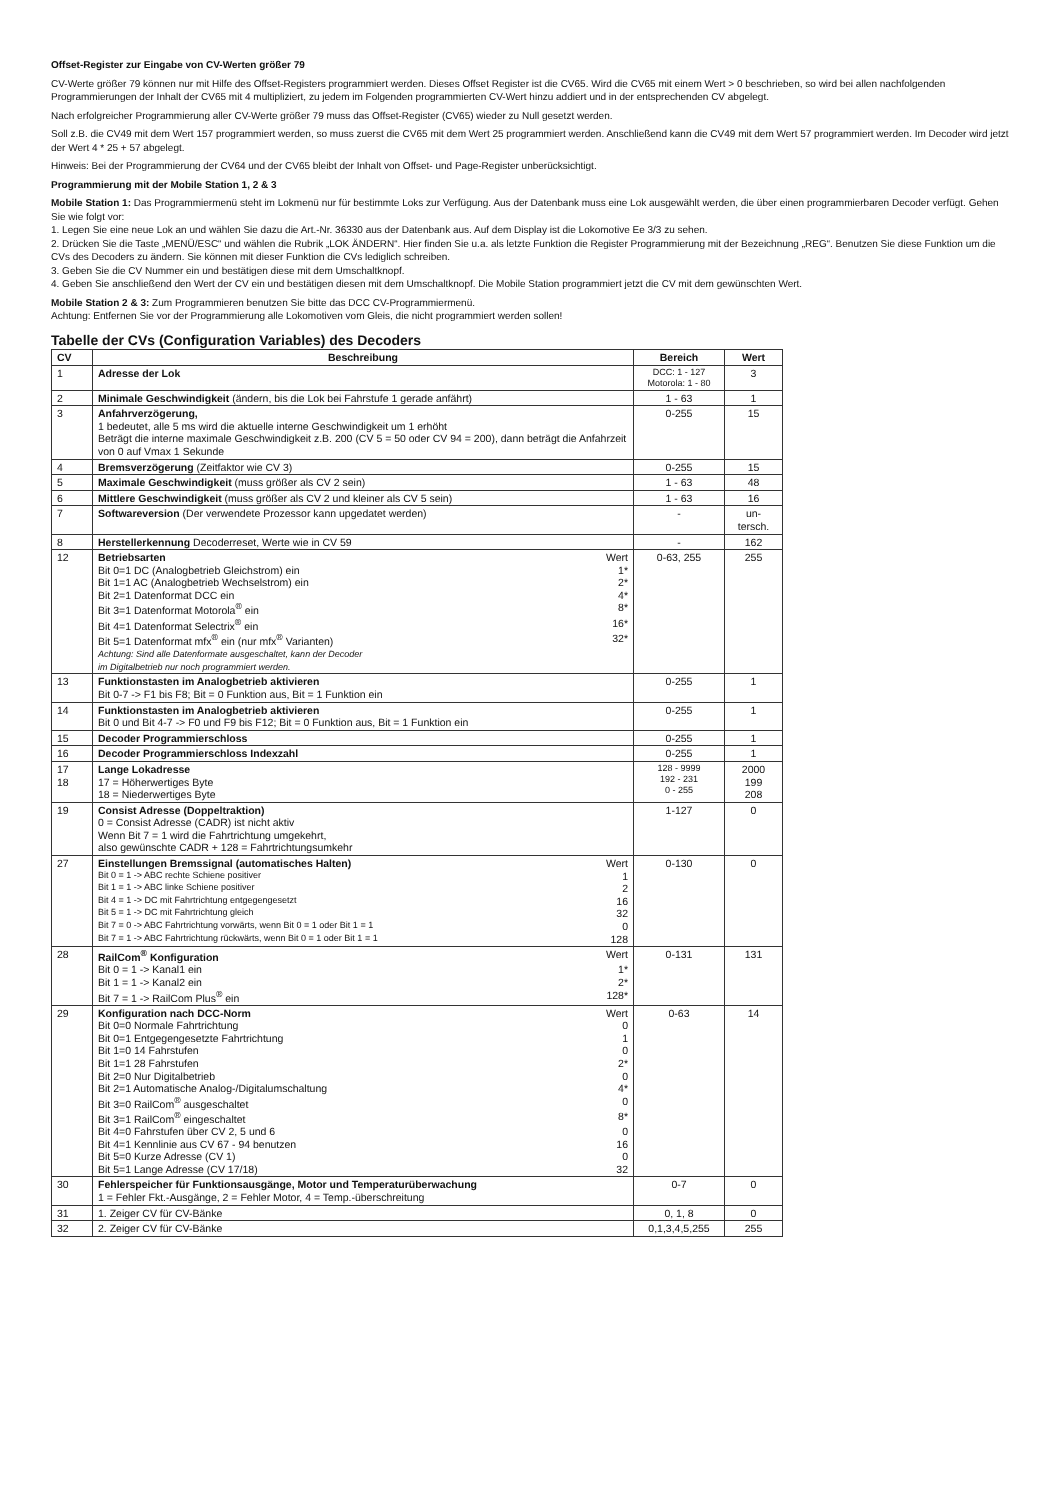Offset-Register zur Eingabe von CV-Werten größer 79
CV-Werte größer 79 können nur mit Hilfe des Offset-Registers programmiert werden. Dieses Offset Register ist die CV65. Wird die CV65 mit einem Wert > 0 beschrieben, so wird bei allen nachfolgenden Programmierungen der Inhalt der CV65 mit 4 multipliziert, zu jedem im Folgenden programmierten CV-Wert hinzu addiert und in der entsprechenden CV abgelegt.
Nach erfolgreicher Programmierung aller CV-Werte größer 79 muss das Offset-Register (CV65) wieder zu Null gesetzt werden.
Soll z.B. die CV49 mit dem Wert 157 programmiert werden, so muss zuerst die CV65 mit dem Wert 25 programmiert werden. Anschließend kann die CV49 mit dem Wert 57 programmiert werden. Im Decoder wird jetzt der Wert 4 * 25 + 57 abgelegt.
Hinweis: Bei der Programmierung der CV64 und der CV65 bleibt der Inhalt von Offset- und Page-Register unberücksichtigt.
Programmierung mit der Mobile Station 1, 2 & 3
Mobile Station 1: Das Programmiermenü steht im Lokmenü nur für bestimmte Loks zur Verfügung. Aus der Datenbank muss eine Lok ausgewählt werden, die über einen programmierbaren Decoder verfügt. Gehen Sie wie folgt vor:
1. Legen Sie eine neue Lok an und wählen Sie dazu die Art.-Nr. 36330 aus der Datenbank aus. Auf dem Display ist die Lokomotive Ee 3/3 zu sehen.
2. Drücken Sie die Taste „MENÜ/ESC“ und wählen die Rubrik „LOK ÄNDERN“. Hier finden Sie u.a. als letzte Funktion die Register Programmierung mit der Bezeichnung „REG“. Benutzen Sie diese Funktion um die CVs des Decoders zu ändern. Sie können mit dieser Funktion die CVs lediglich schreiben.
3. Geben Sie die CV Nummer ein und bestätigen diese mit dem Umschaltknopf.
4. Geben Sie anschließend den Wert der CV ein und bestätigen diesen mit dem Umschaltknopf. Die Mobile Station programmiert jetzt die CV mit dem gewünschten Wert.
Mobile Station 2 & 3: Zum Programmieren benutzen Sie bitte das DCC CV-Programmiermenü.
Achtung: Entfernen Sie vor der Programmierung alle Lokomotiven vom Gleis, die nicht programmiert werden sollen!
Tabelle der CVs (Configuration Variables) des Decoders
| CV | Beschreibung | Bereich | Wert |
| --- | --- | --- | --- |
| 1 | Adresse der Lok | DCC: 1 - 127 Motorola: 1 - 80 | 3 |
| 2 | Minimale Geschwindigkeit (ändern, bis die Lok bei Fahrstufe 1 gerade anfährt) | 1 - 63 | 1 |
| 3 | Anfahrverzögerung, 1 bedeutet, alle 5 ms wird die aktuelle interne Geschwindigkeit um 1 erhöht Beträgt die interne maximale Geschwindigkeit z.B. 200 (CV 5 = 50 oder CV 94 = 200), dann beträgt die Anfahrzeit von 0 auf Vmax 1 Sekunde | 0-255 | 15 |
| 4 | Bremsverzögerung (Zeitfaktor wie CV 3) | 0-255 | 15 |
| 5 | Maximale Geschwindigkeit (muss größer als CV 2 sein) | 1 - 63 | 48 |
| 6 | Mittlere Geschwindigkeit (muss größer als CV 2 und kleiner als CV 5 sein) | 1 - 63 | 16 |
| 7 | Softwareversion (Der verwendete Prozessor kann upgedatet werden) | - | un- tersch. |
| 8 | Herstellerkennung Decoderreset, Werte wie in CV 59 | - | 162 |
| 12 | Betriebsarten Wert Bit 0=1 DC (Analogbetrieb Gleichstrom) ein 1* Bit 1=1 AC (Analogbetrieb Wechselstrom) ein 2* Bit 2=1 Datenformat DCC ein 4* Bit 3=1 Datenformat Motorola<sup>®</sup> ein 8* Bit 4=1 Datenformat Selectrix<sup>®</sup> ein 16* Bit 5=1 Datenformat mfx<sup>®</sup> ein (nur mfx<sup>®</sup> Varianten) 32* Achtung: Sind alle Datenformate ausgeschaltet, kann der Decoder im Digitalbetrieb nur noch programmiert werden. | 0-63, 255 | 255 |
| 13 | Funktionstasten im Analogbetrieb aktivieren Bit 0-7 -> F1 bis F8; Bit = 0 Funktion aus, Bit = 1 Funktion ein | 0-255 | 1 |
| 14 | Funktionstasten im Analogbetrieb aktivieren Bit 0 und Bit 4-7 -> F0 und F9 bis F12; Bit = 0 Funktion aus, Bit = 1 Funktion ein | 0-255 | 1 |
| 15 | Decoder Programmierschloss | 0-255 | 1 |
| 16 | Decoder Programmierschloss Indexzahl | 0-255 | 1 |
| 17 18 | Lange Lokadresse 17 = Höherwertiges Byte 18 = Niederwertiges Byte | 128 - 9999 192 - 231 0 - 255 | 2000 199 208 |
| 19 | Consist Adresse (Doppeltraktion) 0 = Consist Adresse (CADR) ist nicht aktiv Wenn Bit 7 = 1 wird die Fahrtrichtung umgekehrt, also gewünschte CADR + 128 = Fahrtrichtungsumkehr | 1-127 | 0 |
| 27 | Einstellungen Bremssignal (automatisches Halten) Wert Bit 0 = 1 -> ABC rechte Schiene positiver 1 Bit 1 = 1 -> ABC linke Schiene positiver 2 Bit 4 = 1 -> DC mit Fahrtrichtung entgegengesetzt 16 Bit 5 = 1 -> DC mit Fahrtrichtung gleich 32 Bit 7 = 0 -> ABC Fahrtrichtung vorwärts, wenn Bit 0 = 1 oder Bit 1 = 1 0 Bit 7 = 1 -> ABC Fahrtrichtung rückwärts, wenn Bit 0 = 1 oder Bit 1 = 1 128 | 0-130 | 0 |
| 28 | RailCom<sup>®</sup> Konfiguration Wert Bit 0 = 1 -> Kanal1 ein 1* Bit 1 = 1 -> Kanal2 ein 2* Bit 7 = 1 -> RailCom Plus<sup>®</sup> ein 128* | 0-131 | 131 |
| 29 | Konfiguration nach DCC-Norm Wert Bit 0=0 Normale Fahrtrichtung 0 Bit 0=1 Entgegengesetzte Fahrtrichtung 1 Bit 1=0 14 Fahrstufen 0 Bit 1=1 28 Fahrstufen 2* Bit 2=0 Nur Digitalbetrieb 0 Bit 2=1 Automatische Analog-/Digitalumschaltung 4* Bit 3=0 RailCom<sup>®</sup> ausgeschaltet 0 Bit 3=1 RailCom<sup>®</sup> eingeschaltet 8* Bit 4=0 Fahrstufen über CV 2, 5 und 6 0 Bit 4=1 Kennlinie aus CV 67 - 94 benutzen 16 Bit 5=0 Kurze Adresse (CV 1) 0 Bit 5=1 Lange Adresse (CV 17/18) 32 | 0-63 | 14 |
| 30 | Fehlerspeicher für Funktionsausgänge, Motor und Temperaturüberwachung 1 = Fehler Fkt.-Ausgänge, 2 = Fehler Motor, 4 = Temp.-überschreitung | 0-7 | 0 |
| 31 | 1. Zeiger CV für CV-Bänke | 0, 1, 8 | 0 |
| 32 | 2. Zeiger CV für CV-Bänke | 0,1,3,4,5,255 | 255 |